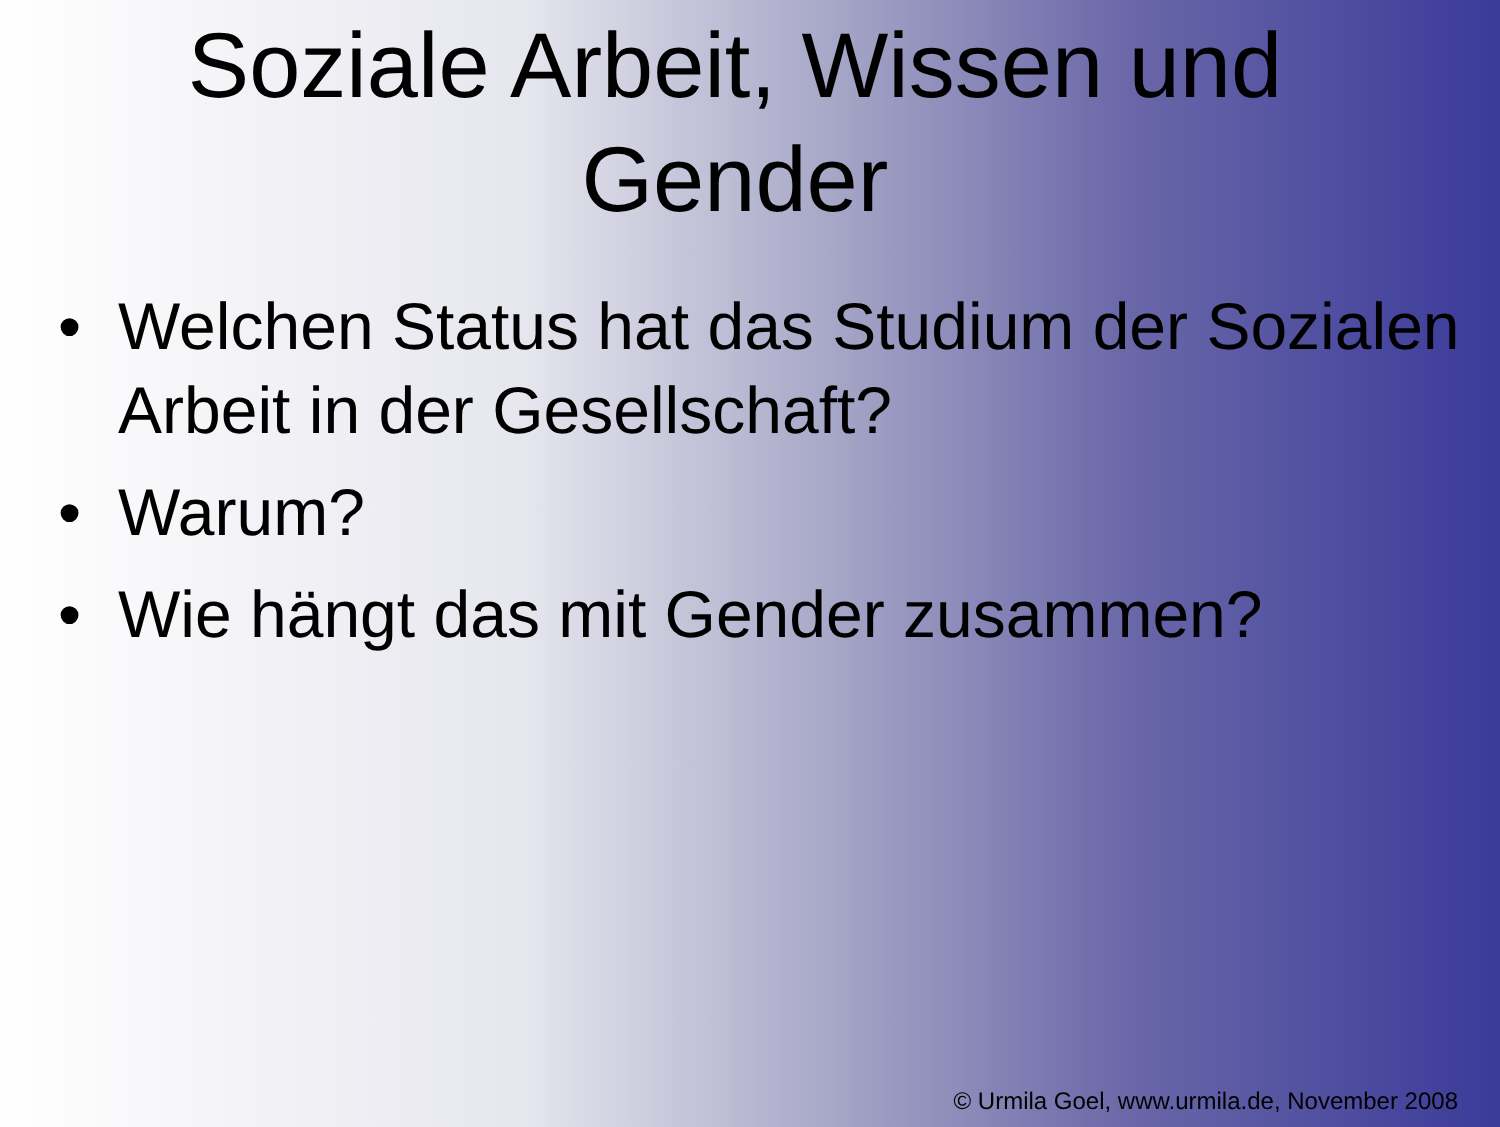Soziale Arbeit, Wissen und Gender
• Welchen Status hat das Studium der Sozialen Arbeit in der Gesellschaft?
• Warum?
• Wie hängt das mit Gender zusammen?
© Urmila Goel, www.urmila.de, November 2008